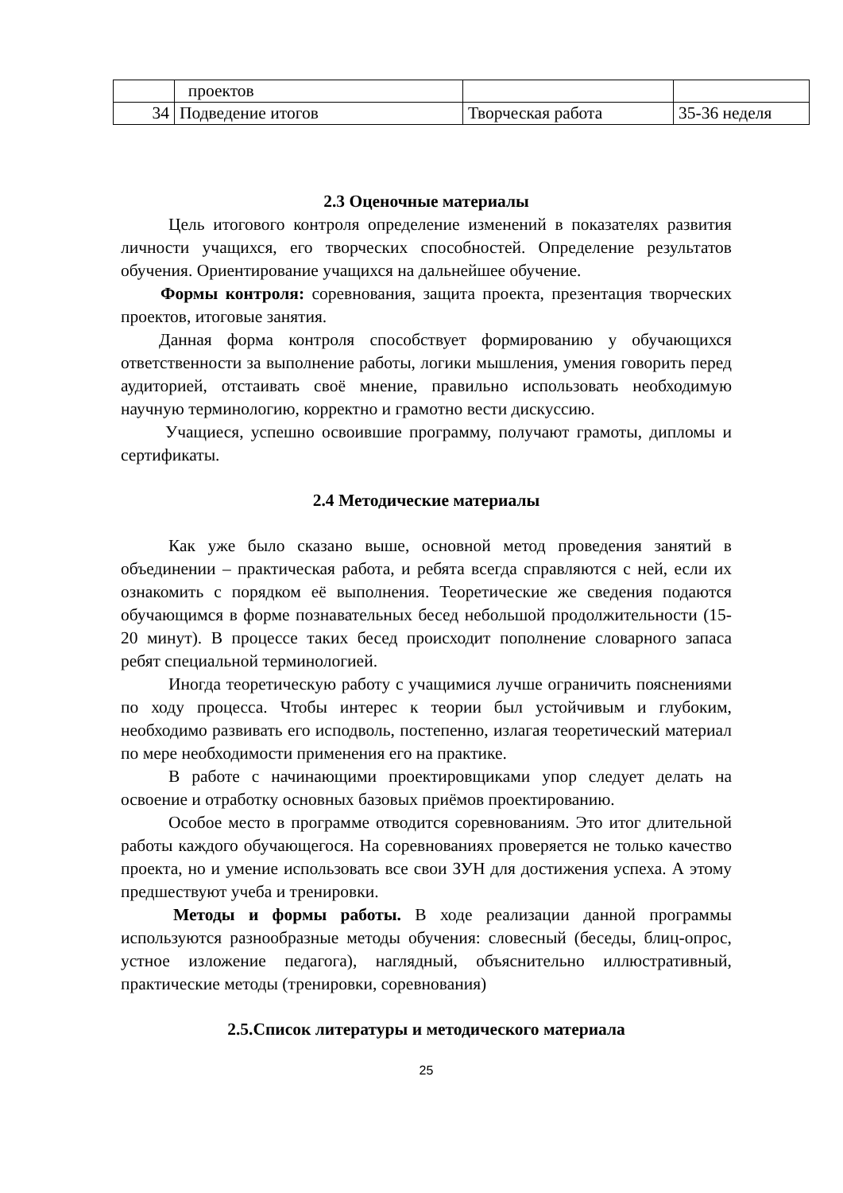| | проектов | | |
| 34 | Подведение итогов | Творческая работа | 35-36 неделя |
2.3 Оценочные материалы
Цель итогового контроля определение изменений в показателях развития личности учащихся, его творческих способностей. Определение результатов обучения. Ориентирование учащихся на дальнейшее обучение.
Формы контроля: соревнования, защита проекта, презентация творческих проектов, итоговые занятия.
Данная форма контроля способствует формированию у обучающихся ответственности за выполнение работы, логики мышления, умения говорить перед аудиторией, отстаивать своё мнение, правильно использовать необходимую научную терминологию, корректно и грамотно вести дискуссию.
Учащиеся, успешно освоившие программу, получают грамоты, дипломы и сертификаты.
2.4 Методические материалы
Как уже было сказано выше, основной метод проведения занятий в объединении – практическая работа, и ребята всегда справляются с ней, если их ознакомить с порядком её выполнения. Теоретические же сведения подаются обучающимся в форме познавательных бесед небольшой продолжительности (15-20 минут). В процессе таких бесед происходит пополнение словарного запаса ребят специальной терминологией.
Иногда теоретическую работу с учащимися лучше ограничить пояснениями по ходу процесса. Чтобы интерес к теории был устойчивым и глубоким, необходимо развивать его исподволь, постепенно, излагая теоретический материал по мере необходимости применения его на практике.
В работе с начинающими проектировщиками упор следует делать на освоение и отработку основных базовых приёмов проектированию.
Особое место в программе отводится соревнованиям. Это итог длительной работы каждого обучающегося. На соревнованиях проверяется не только качество проекта, но и умение использовать все свои ЗУН для достижения успеха. А этому предшествуют учеба и тренировки.
Методы и формы работы. В ходе реализации данной программы используются разнообразные методы обучения: словесный (беседы, блиц-опрос, устное изложение педагога), наглядный, объяснительно иллюстративный, практические методы (тренировки, соревнования)
2.5.Список литературы и методического материала
25